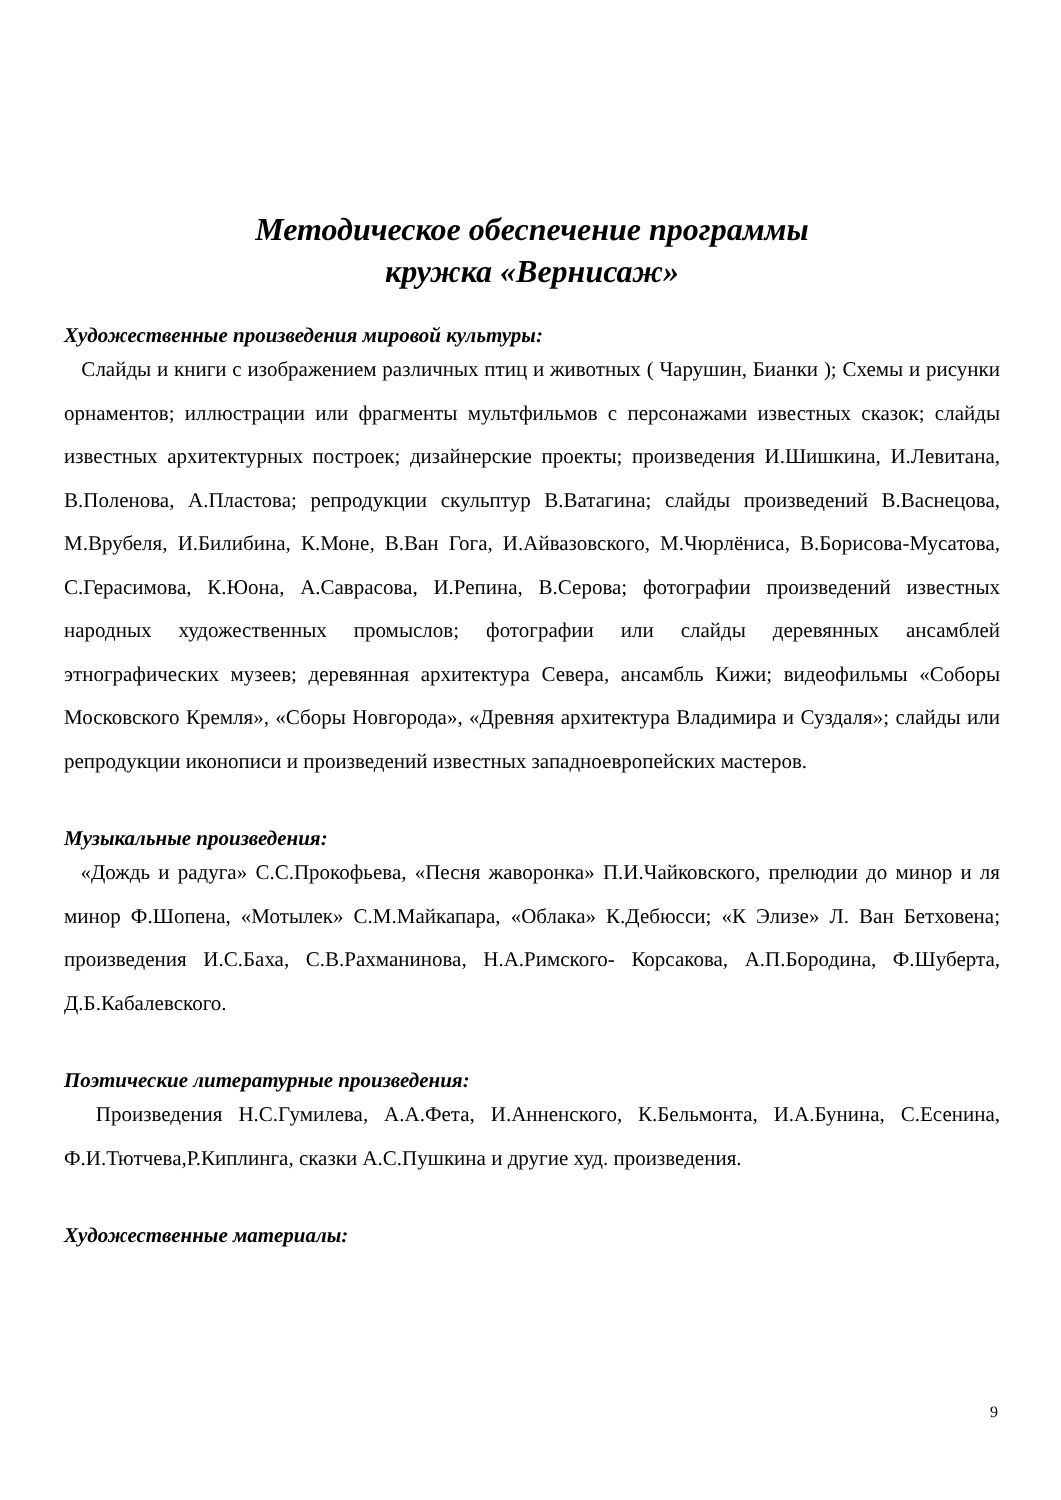Методическое обеспечение программы
кружка «Вернисаж»
Художественные произведения мировой культуры:
Слайды и книги с изображением различных птиц и животных ( Чарушин, Бианки ); Схемы и рисунки орнаментов; иллюстрации или фрагменты мультфильмов с персонажами известных сказок; слайды известных архитектурных построек; дизайнерские проекты; произведения И.Шишкина, И.Левитана, В.Поленова, А.Пластова; репродукции скульптур В.Ватагина; слайды произведений В.Васнецова, М.Врубеля, И.Билибина, К.Моне, В.Ван Гога, И.Айвазовского, М.Чюрлёниса, В.Борисова-Мусатова, С.Герасимова, К.Юона, А.Саврасова, И.Репина, В.Серова; фотографии произведений известных народных художественных промыслов; фотографии или слайды деревянных ансамблей этнографических музеев; деревянная архитектура Севера, ансамбль Кижи; видеофильмы «Соборы Московского Кремля», «Сборы Новгорода», «Древняя архитектура Владимира и Суздаля»; слайды или репродукции иконописи и произведений известных западноевропейских мастеров.
Музыкальные произведения:
«Дождь и радуга» С.С.Прокофьева, «Песня жаворонка» П.И.Чайковского, прелюдии до минор и ля минор Ф.Шопена, «Мотылек» С.М.Майкапара, «Облака» К.Дебюсси; «К Элизе» Л. Ван Бетховена; произведения И.С.Баха, С.В.Рахманинова, Н.А.Римского- Корсакова, А.П.Бородина, Ф.Шуберта, Д.Б.Кабалевского.
Поэтические литературные произведения:
Произведения Н.С.Гумилева, А.А.Фета, И.Анненского, К.Бельмонта, И.А.Бунина, С.Есенина, Ф.И.Тютчева,Р.Киплинга, сказки А.С.Пушкина и другие худ. произведения.
Художественные материалы:
9